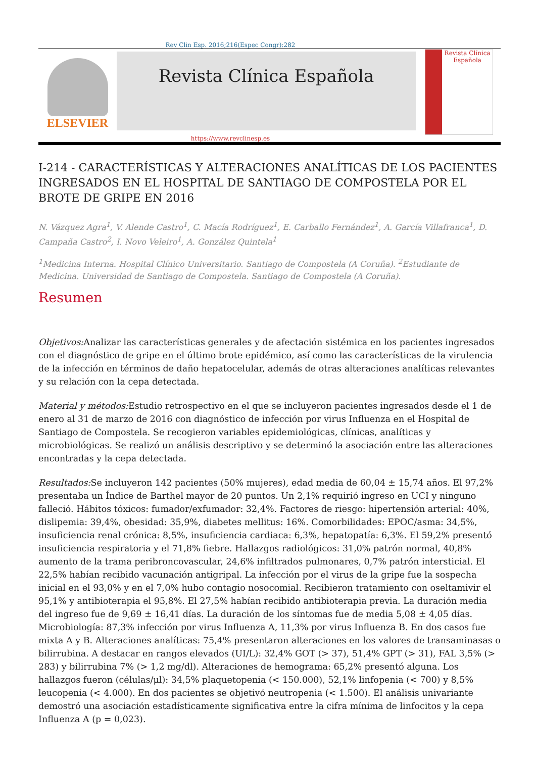Rev Clin Esp. 2016;216(Espec Congr):282
ELSEVIER
Revista Clínica Española
Revista Clínica Española
https://www.revclinesp.es
I-214 - CARACTERÍSTICAS Y ALTERACIONES ANALÍTICAS DE LOS PACIENTES INGRESADOS EN EL HOSPITAL DE SANTIAGO DE COMPOSTELA POR EL BROTE DE GRIPE EN 2016
N. Vázquez Agra<sup>1</sup>, V. Alende Castro<sup>1</sup>, C. Macía Rodríguez<sup>1</sup>, E. Carballo Fernández<sup>1</sup>, A. García Villafranca<sup>1</sup>, D. Campaña Castro<sup>2</sup>, I. Novo Veleiro<sup>1</sup>, A. González Quintela<sup>1</sup>
<sup>1</sup> Medicina Interna. Hospital Clínico Universitario. Santiago de Compostela (A Coruña). <sup>2</sup>Estudiante de Medicina. Universidad de Santiago de Compostela. Santiago de Compostela (A Coruña).
Resumen
Objetivos: Analizar las características generales y de afectación sistémica en los pacientes ingresados con el diagnóstico de gripe en el último brote epidémico, así como las características de la virulencia de la infección en términos de daño hepatocelular, además de otras alteraciones analíticas relevantes y su relación con la cepa detectada.
Material y métodos: Estudio retrospectivo en el que se incluyeron pacientes ingresados desde el 1 de enero al 31 de marzo de 2016 con diagnóstico de infección por virus Influenza en el Hospital de Santiago de Compostela. Se recogieron variables epidemiológicas, clínicas, analíticas y microbiológicas. Se realizó un análisis descriptivo y se determinó la asociación entre las alteraciones encontradas y la cepa detectada.
Resultados: Se incluyeron 142 pacientes (50% mujeres), edad media de 60,04 ± 15,74 años. El 97,2% presentaba un Índice de Barthel mayor de 20 puntos. Un 2,1% requirió ingreso en UCI y ninguno falleció. Hábitos tóxicos: fumador/exfumador: 32,4%. Factores de riesgo: hipertensión arterial: 40%, dislipemia: 39,4%, obesidad: 35,9%, diabetes mellitus: 16%. Comorbilidades: EPOC/asma: 34,5%, insuficiencia renal crónica: 8,5%, insuficiencia cardiaca: 6,3%, hepatopatía: 6,3%. El 59,2% presentó insuficiencia respiratoria y el 71,8% fiebre. Hallazgos radiológicos: 31,0% patrón normal, 40,8% aumento de la trama peribroncovascular, 24,6% infiltrados pulmonares, 0,7% patrón intersticial. El 22,5% habían recibido vacunación antigripal. La infección por el virus de la gripe fue la sospecha inicial en el 93,0% y en el 7,0% hubo contagio nosocomial. Recibieron tratamiento con oseltamivir el 95,1% y antibioterapia el 95,8%. El 27,5% habían recibido antibioterapia previa. La duración media del ingreso fue de 9,69 ± 16,41 días. La duración de los síntomas fue de media 5,08 ± 4,05 días. Microbiología: 87,3% infección por virus Influenza A, 11,3% por virus Influenza B. En dos casos fue mixta A y B. Alteraciones analíticas: 75,4% presentaron alteraciones en los valores de transaminasas o bilirrubina. A destacar en rangos elevados (UI/L): 32,4% GOT (> 37), 51,4% GPT (> 31), FAL 3,5% (> 283) y bilirrubina 7% (> 1,2 mg/dl). Alteraciones de hemograma: 65,2% presentó alguna. Los hallazgos fueron (células/μl): 34,5% plaquetopenia (< 150.000), 52,1% linfopenia (< 700) y 8,5% leucopenia (< 4.000). En dos pacientes se objetivó neutropenia (< 1.500). El análisis univariante demostró una asociación estadísticamente significativa entre la cifra mínima de linfocitos y la cepa Influenza A (p = 0,023).